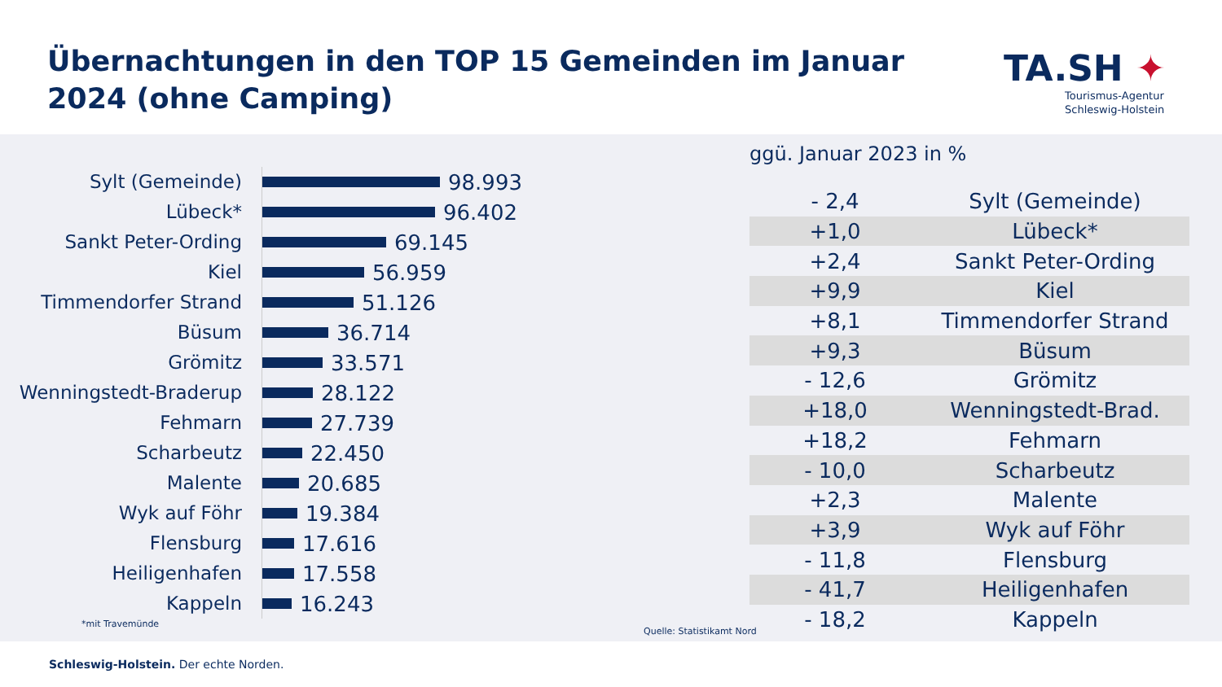Übernachtungen in den TOP 15 Gemeinden im Januar 2024 (ohne Camping)
TA.SH ✦
Tourismus-Agentur
Schleswig-Holstein
Sylt (Gemeinde)
98.993
Lübeck*
96.402
Sankt Peter-Ording
69.145
Kiel
56.959
Timmendorfer Strand
51.126
Büsum
36.714
Grömitz
33.571
Wenningstedt-Braderup
28.122
Fehmarn
27.739
Scharbeutz
22.450
Malente
20.685
Wyk auf Föhr
19.384
Flensburg
17.616
Heiligenhafen
17.558
Kappeln
16.243
*mit Travemünde
ggü. Januar 2023 in %
| - 2,4 | Sylt (Gemeinde) |
| +1,0 | Lübeck* |
| +2,4 | Sankt Peter-Ording |
| +9,9 | Kiel |
| +8,1 | Timmendorfer Strand |
| +9,3 | Büsum |
| - 12,6 | Grömitz |
| +18,0 | Wenningstedt-Brad. |
| +18,2 | Fehmarn |
| - 10,0 | Scharbeutz |
| +2,3 | Malente |
| +3,9 | Wyk auf Föhr |
| - 11,8 | Flensburg |
| - 41,7 | Heiligenhafen |
| - 18,2 | Kappeln |
Quelle: Statistikamt Nord
Schleswig-Holstein. Der echte Norden.